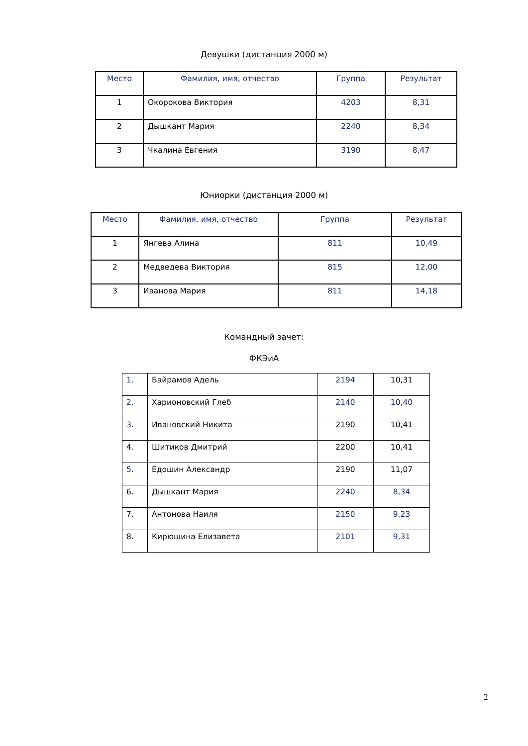Девушки (дистанция 2000 м)
| Место | Фамилия, имя, отчество | Группа | Результат |
| --- | --- | --- | --- |
| 1 | Окорокова Виктория | 4203 | 8,31 |
| 2 | Дышкант Мария | 2240 | 8,34 |
| 3 | Чкалина Евгения | 3190 | 8,47 |
Юниорки (дистанция 2000 м)
| Место | Фамилия, имя, отчество | Группа | Результат |
| --- | --- | --- | --- |
| 1 | Янгева Алина | 811 | 10,49 |
| 2 | Медведева Виктория | 815 | 12,00 |
| 3 | Иванова Мария | 811 | 14,18 |
Командный зачет:
ФКЭиА
| 1. | Байрамов Адель | 2194 | 10,31 |
| 2. | Харионовский Глеб | 2140 | 10,40 |
| 3. | Ивановский Никита | 2190 | 10,41 |
| 4. | Шитиков Дмитрий | 2200 | 10,41 |
| 5. | Едошин Александр | 2190 | 11,07 |
| 6. | Дышкант Мария | 2240 | 8,34 |
| 7. | Антонова Наиля | 2150 | 9,23 |
| 8. | Кирюшина Елизавета | 2101 | 9,31 |
2